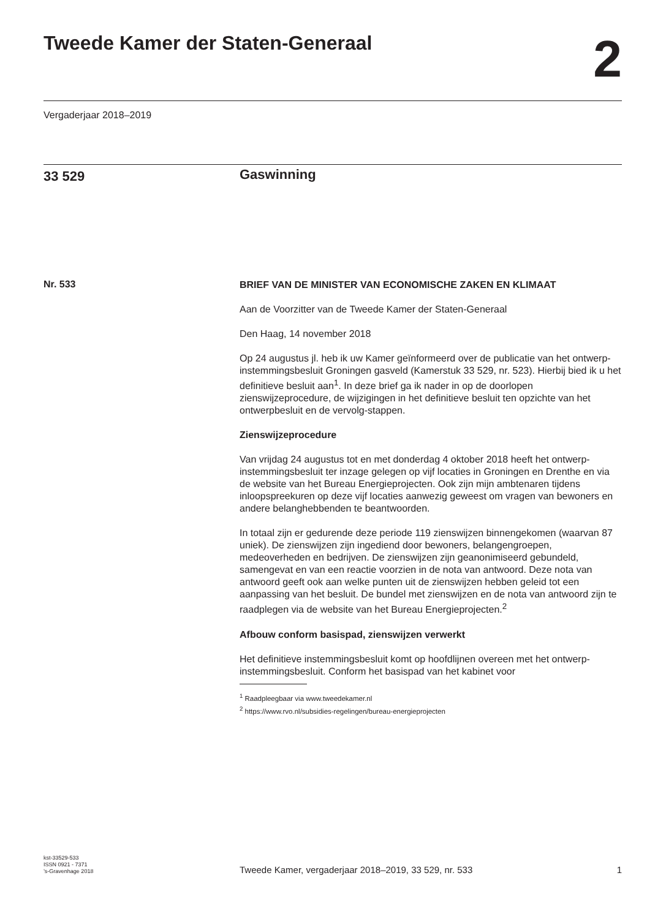Tweede Kamer der Staten-Generaal
2
Vergaderjaar 2018–2019
33 529
Gaswinning
Nr. 533
BRIEF VAN DE MINISTER VAN ECONOMISCHE ZAKEN EN KLIMAAT
Aan de Voorzitter van de Tweede Kamer der Staten-Generaal
Den Haag, 14 november 2018
Op 24 augustus jl. heb ik uw Kamer geïnformeerd over de publicatie van het ontwerp-instemmingsbesluit Groningen gasveld (Kamerstuk 33 529, nr. 523). Hierbij bied ik u het definitieve besluit aan<sup>1</sup>. In deze brief ga ik nader in op de doorlopen zienswijzeprocedure, de wijzigingen in het definitieve besluit ten opzichte van het ontwerpbesluit en de vervolg-stappen.
Zienswijzeprocedure
Van vrijdag 24 augustus tot en met donderdag 4 oktober 2018 heeft het ontwerp-instemmingsbesluit ter inzage gelegen op vijf locaties in Groningen en Drenthe en via de website van het Bureau Energieprojecten. Ook zijn mijn ambtenaren tijdens inloopspreekuren op deze vijf locaties aanwezig geweest om vragen van bewoners en andere belanghebbenden te beantwoorden.
In totaal zijn er gedurende deze periode 119 zienswijzen binnengekomen (waarvan 87 uniek). De zienswijzen zijn ingediend door bewoners, belangengroepen, medeoverheden en bedrijven. De zienswijzen zijn geanonimiseerd gebundeld, samengevat en van een reactie voorzien in de nota van antwoord. Deze nota van antwoord geeft ook aan welke punten uit de zienswijzen hebben geleid tot een aanpassing van het besluit. De bundel met zienswijzen en de nota van antwoord zijn te raadplegen via de website van het Bureau Energieprojecten.<sup>2</sup>
Afbouw conform basispad, zienswijzen verwerkt
Het definitieve instemmingsbesluit komt op hoofdlijnen overeen met het ontwerp- instemmingsbesluit. Conform het basispad van het kabinet voor
<sup>1</sup> Raadpleegbaar via www.tweedekamer.nl
<sup>2</sup> https://www.rvo.nl/subsidies-regelingen/bureau-energieprojecten
kst-33529-533
ISSN 0921 - 7371
’s-Gravenhage 2018
Tweede Kamer, vergaderjaar 2018–2019, 33 529, nr. 533
1